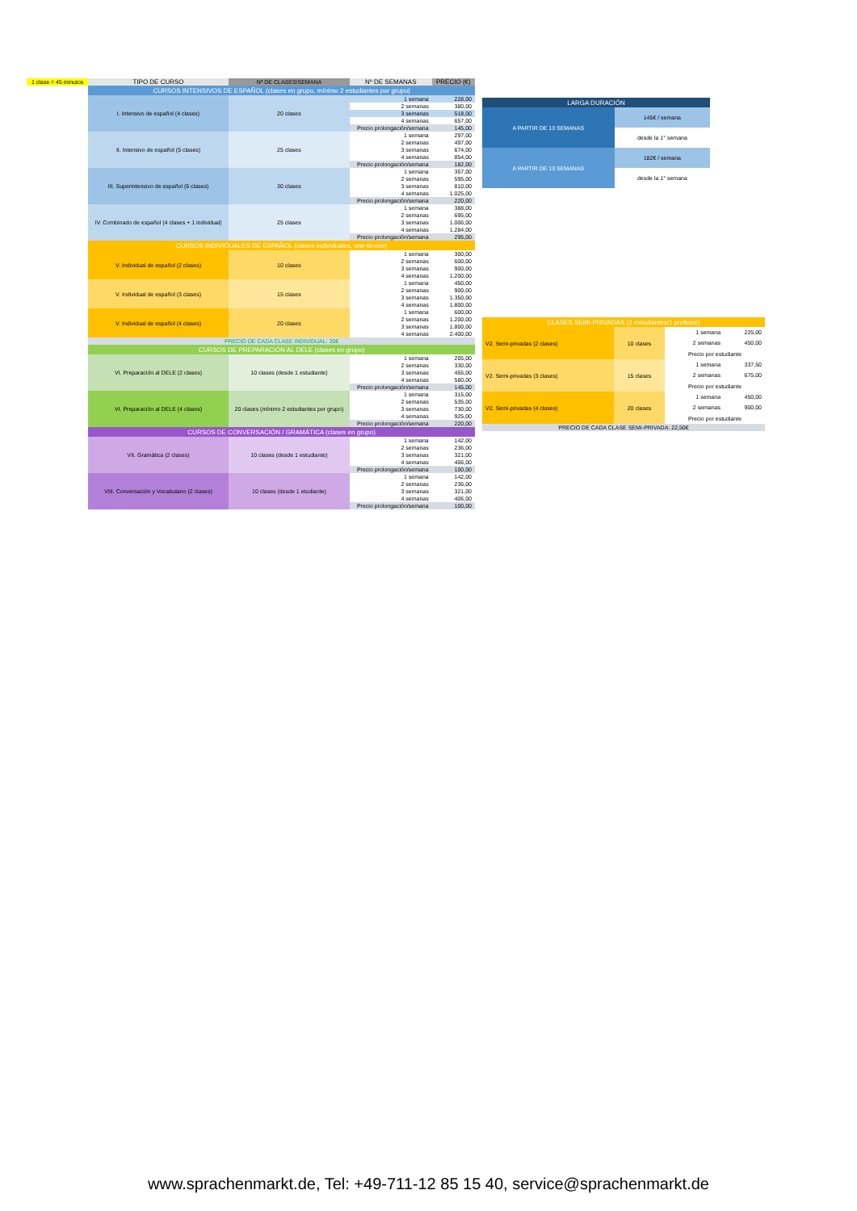| 1 clase = 45 minutos | TIPO DE CURSO | Nº DE CLASES/SEMANA | Nº DE SEMANAS | PRECIO (€) |
| --- | --- | --- | --- | --- |
| | CURSOS INTENSIVOS DE ESPAÑOL (clases en grupo, mínimo 2 estudiantes por grupo) | | | |
| | I. Intensivo de español (4 clases) | 20 clases | 1 semana | 228,00 |
| | | | 2 semanas | 380,00 |
| | | | 3 semanas | 518,00 |
| | | | 4 semanas | 657,00 |
| | | | Precio prolongación/semana | 145,00 |
| | II. Intensivo de español (5 clases) | 25 clases | 1 semana | 297,00 |
| | | | 2 semanas | 497,00 |
| | | | 3 semanas | 674,00 |
| | | | 4 semanas | 854,00 |
| | | | Precio prolongación/semana | 182,00 |
| | III. Superintensivo de español (6 clases) | 30 clases | 1 semana | 357,00 |
| | | | 2 semanas | 595,00 |
| | | | 3 semanas | 810,00 |
| | | | 4 semanas | 1.025,00 |
| | | | Precio prolongación/semana | 220,00 |
| | IV. Combinado de español (4 clases + 1 individual) | 25 clases | 1 semana | 388,00 |
| | | | 2 semanas | 695,00 |
| | | | 3 semanas | 1.006,00 |
| | | | 4 semanas | 1.284,00 |
| | | | Precio prolongación/semana | 295,00 |
| | CURSOS INDIVIDUALES DE ESPAÑOL (clases individuales, one-to-one) | | | |
| | V. Individual de español (2 clases) | 10 clases | 1 semana | 300,00 |
| | | | 2 semanas | 600,00 |
| | | | 3 semanas | 900,00 |
| | | | 4 semanas | 1.200,00 |
| | V. Individual de español (3 clases) | 15 clases | 1 semana | 450,00 |
| | | | 2 semanas | 900,00 |
| | | | 3 semanas | 1.350,00 |
| | | | 4 semanas | 1.800,00 |
| | V. Individual de español (4 clases) | 20 clases | 1 semana | 600,00 |
| | | | 2 semanas | 1.200,00 |
| | | | 3 semanas | 1.800,00 |
| | | | 4 semanas | 2.400,00 |
| | PRECIO DE CADA CLASE INDIVIDUAL: 30€ | | | |
| | CURSOS DE PREPARACIÓN AL DELE (clases en grupo) | | | |
| | VI. Preparación al DELE (2 clases) | 10 clases (desde 1 estudiante) | 1 semana | 205,00 |
| | | | 2 semanas | 330,00 |
| | | | 3 semanas | 455,00 |
| | | | 4 semanas | 580,00 |
| | | | Precio prolongación/semana | 145,00 |
| | VI. Preparación al DELE (4 clases) | 20 clases (mínimo 2 estudiantes por grupo) | 1 semana | 315,00 |
| | | | 2 semanas | 535,00 |
| | | | 3 semanas | 730,00 |
| | | | 4 semanas | 925,00 |
| | | | Precio prolongación/semana | 220,00 |
| | CURSOS DE CONVERSACIÓN / GRAMÁTICA (clases en grupo) | | | |
| | VII. Gramática (2 clases) | 10 clases (desde 1 estudiante) | 1 semana | 142,00 |
| | | | 2 semanas | 236,00 |
| | | | 3 semanas | 321,00 |
| | | | 4 semanas | 406,00 |
| | | | Precio prolongación/semana | 100,00 |
| | VIII. Conversación y Vocabulario (2 clases) | 10 clases (desde 1 etudiante) | 1 semana | 142,00 |
| | | | 2 semanas | 236,00 |
| | | | 3 semanas | 321,00 |
| | | | 4 semanas | 406,00 |
| | | | Precio prolongación/semana | 100,00 |
| LARGA DURACIÓN | |
| A PARTIR DE 13 SEMANAS | 145€ / semana |
| | desde la 1° semana |
| A PARTIR DE 13 SEMANAS | 182€ / semana |
| | desde la 1° semana |
| CLASES SEMI-PRIVADAS (2 estudiantes/1 profesor) | | | |
| V2. Semi-privadas (2 clases) | 10 clases | 1 semana | 225,00 |
| | | 2 semanas | 450,00 |
| | | Precio por estudiante | |
| V2. Semi-privadas (3 clases) | 15 clases | 1 semana | 337,50 |
| | | 2 semanas | 675,00 |
| | | Precio por estudiante | |
| V2. Semi-privadas (4 clases) | 20 clases | 1 semana | 450,00 |
| | | 2 semanas | 900,00 |
| | | Precio por estudiante | |
| PRECIO DE CADA CLASE SEMI-PRIVADA: 22,50€ | | | |
www.sprachenmarkt.de, Tel: +49-711-12 85 15 40, service@sprachenmarkt.de